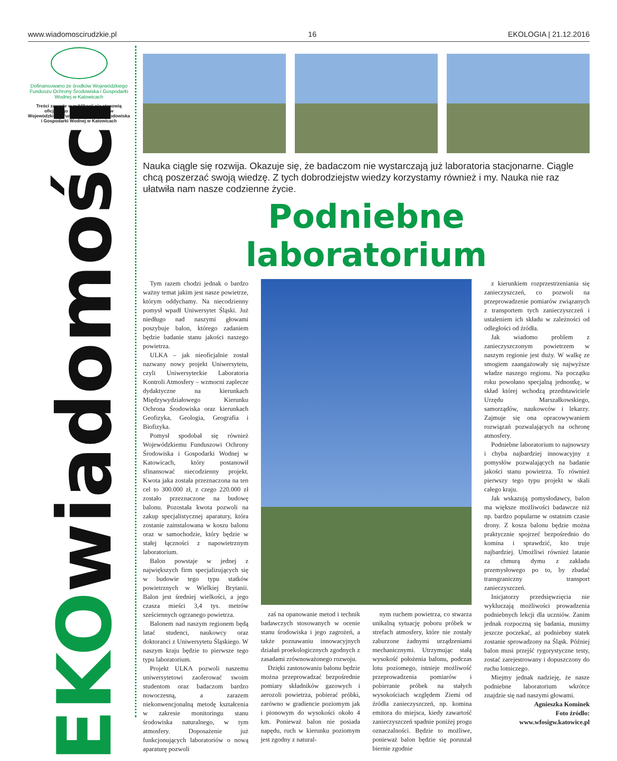www.wiadomoscirudzkie.pl 16 EKOLOGIA | 21.12.2016
Dofinansowano ze środków Wojewódzkiego Funduszu Ochrony Środowiska i Gospodarki Wodnej w Katowicach
Treści zawarte w publikacji nie stanowią oficjalnego stanowiska organów Wojewódzkiego Funduszu Ochrony Środowiska i Gospodarki Wodnej w Katowicach
EKOwiadomości
Nauka ciągle się rozwija. Okazuje się, że badaczom nie wystarczają już laboratoria stacjonarne. Ciągle chcą poszerzać swoją wiedzę. Z tych dobrodziejstw wiedzy korzystamy również i my. Nauka nie raz ułatwiła nam nasze codzienne życie.
Podniebne laboratorium
Tym razem chodzi jednak o bardzo ważny temat jakim jest nasze powietrze, którym oddychamy. Na niecodzienny pomysł wpadł Uniwersytet Śląski. Już niedługo nad naszymi głowami poszybuje balon, którego zadaniem będzie badanie stanu jakości naszego powietrza.
ULKA – jak nieoficjalnie został nazwany nowy projekt Uniwersytetu, czyli Uniwersyteckie Laboratoria Kontroli Atmosfery – wzmocni zaplecze dydaktyczne na kierunkach Międzywydziałowego Kierunku Ochrona Środowiska oraz kierunkach Geofizyka, Geologia, Geografia i Biofizyka.
Pomysł spodobał się również Wojewódzkiemu Funduszowi Ochrony Środowiska i Gospodarki Wodnej w Katowicach, który postanowił sfinansować niecodzienny projekt. Kwota jaka została przeznaczona na ten cel to 300.000 zł, z czego 220.000 zł zostało przeznaczone na budowę balonu. Pozostała kwota pozwoli na zakup specjalistycznej aparatury, która zostanie zainstalowana w koszu balonu oraz w samochodzie, który będzie w stałej łączności z napowietrznym laboratorium.
Balon powstaje w jednej z największych firm specjalizujących się w budowie tego typu statków powietrznych w Wielkiej Brytanii. Balon jest średniej wielkości, a jego czasza mieści 3,4 tys. metrów sześciennych ogrzanego powietrza.
Balonem nad naszym regionem będą latać studenci, naukowcy oraz doktoranci z Uniwersytetu Śląskiego. W naszym kraju będzie to pierwsze tego typu laboratorium.
Projekt ULKA pozwoli naszemu uniwersytetowi zaoferować swoim studentom oraz badaczom bardzo nowoczesną, a zarazem niekonwencjonalną metodę kształcenia w zakresie monitoringu stanu środowiska naturalnego, w tym atmosfery. Doposażenie już funkcjonujących laboratoriów o nową aparaturę pozwoli
zaś na opanowanie metod i technik badawczych stosowanych w ocenie stanu środowiska i jego zagrożeń, a także poznawaniu innowacyjnych działań proekologicznych zgodnych z zasadami zrównoważonego rozwoju.
Dzięki zastosowaniu balonu będzie można przeprowadzać bezpośrednie pomiary składników gazowych i aerozoli powietrza, pobierać próbki, zarówno w gradiencie poziomym jak i pionowym do wysokości około 4 km. Ponieważ balon nie posiada napędu, ruch w kierunku poziomym jest zgodny z natural-
nym ruchem powietrza, co stwarza unikalną sytuację poboru próbek w strefach atmosfery, które nie zostały zaburzone żadnymi urządzeniami mechanicznymi. Utrzymując stałą wysokość położenia balonu, podczas lotu poziomego, istnieje możliwość przeprowadzenia pomiarów i pobieranie próbek na stałych wysokościach względem Ziemi od źródła zanieczyszczeń, np. komina emitora do miejsca, kiedy zawartość zanieczyszczeń spadnie poniżej progu oznaczalności. Będzie to możliwe, ponieważ balon będzie się poruszał biernie zgodnie
z kierunkiem rozprzestrzeniania się zanieczyszczeń, co pozwoli na przeprowadzenie pomiarów związanych z transportem tych zanieczyszczeń i ustaleniem ich składu w zależności od odległości od źródła.
Jak wiadomo problem z zanieczyszczonym powietrzem w naszym regionie jest duży. W walkę ze smogiem zaangażowały się najwyższe władze naszego regionu. Na początku roku powołano specjalną jednostkę, w skład której wchodzą przedstawiciele Urzędu Marszałkowskiego, samorządów, naukowców i lekarzy. Zajmuje się ona opracowywaniem rozwiązań pozwalających na ochronę atmosfery.
Podniebne laboratorium to najnowszy i chyba najbardziej innowacyjny z pomysłów pozwalających na badanie jakości stanu powietrza. To również pierwszy tego typu projekt w skali całego kraju.
Jak wskazują pomysłodawcy, balon ma większe możliwości badawcze niż np. bardzo popularne w ostatnim czasie drony. Z kosza balonu będzie można praktycznie spojrzeć bezpośrednio do komina i sprawdzić, kto truje najbardziej. Umożliwi również latanie za chmurą dymu z zakładu przemysłowego po to, by zbadać transgraniczny transport zanieczyszczeń.
Inicjatorzy przedsięwzięcia nie wykluczają możliwości prowadzenia podniebnych lekcji dla uczniów. Zanim jednak rozpoczną się badania, musimy jeszcze poczekać, aż podniebny statek zostanie sprowadzony na Śląsk. Później balon musi przejść rygorystyczne testy, zostać zarejestrowany i dopuszczony do ruchu lotniczego.
Miejmy jednak nadzieję, że nasze podniebne laboratorium wkrótce znajdzie się nad naszymi głowami.
Agnieszka Kominek
Foto źródło:
www.wfosigw.katowice.pl